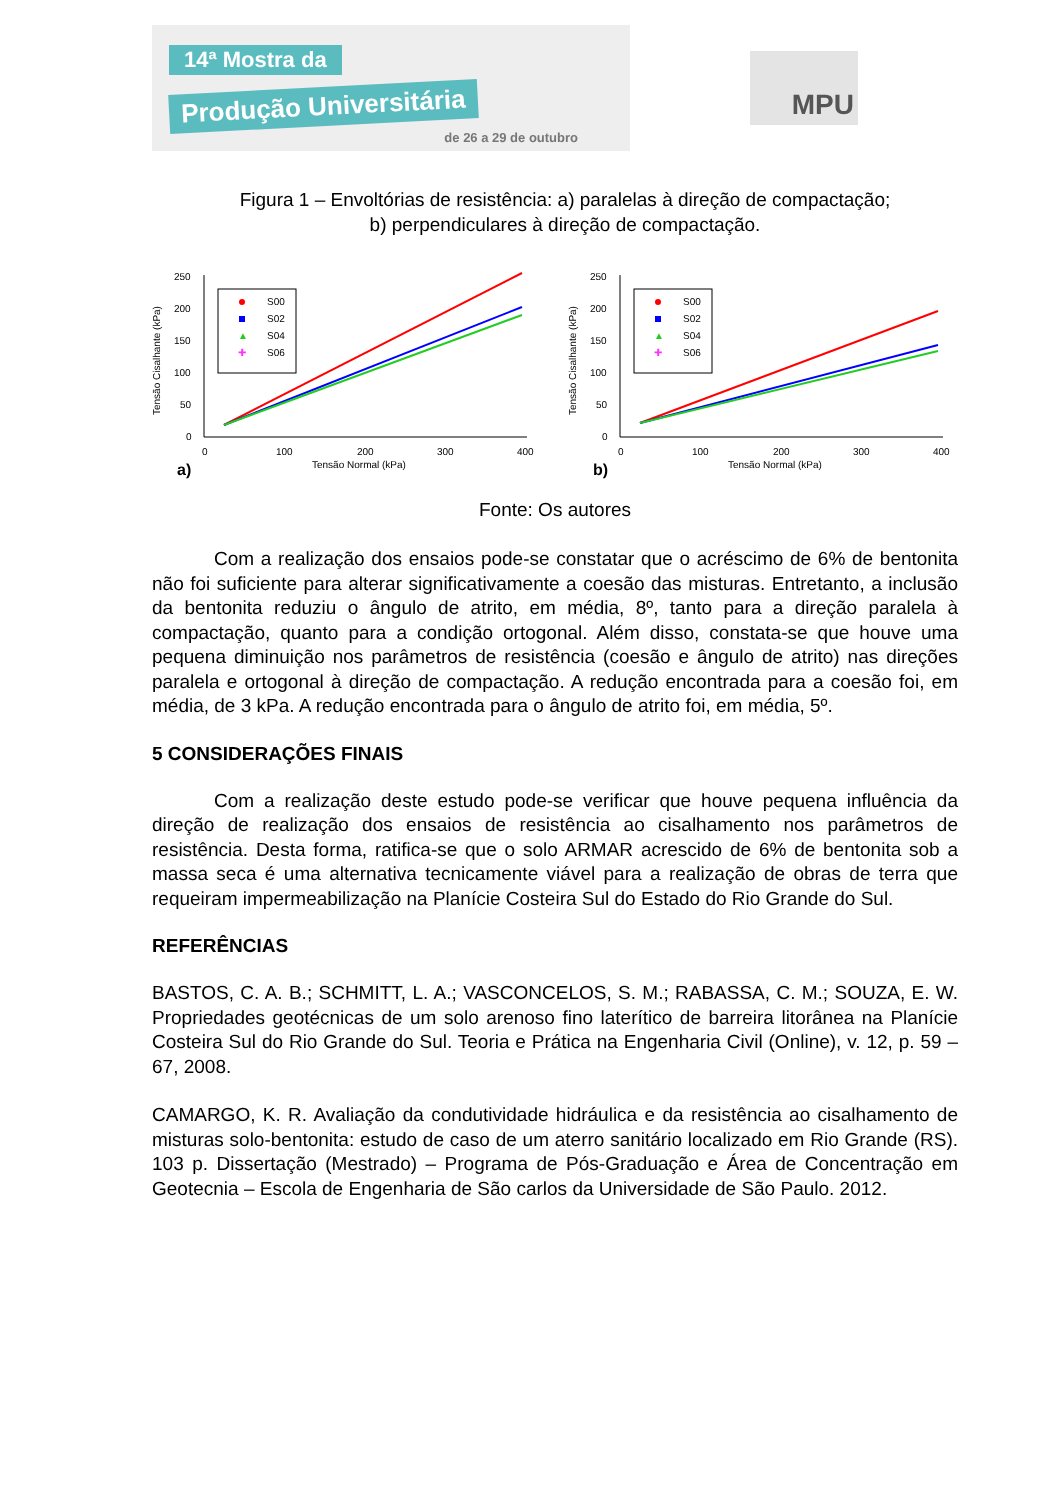14ª Mostra da
Produção Universitária
de 26 a 29 de outubro
MPU
Figura 1 – Envoltórias de resistência: a) paralelas à direção de compactação;
b) perpendiculares à direção de compactação.
250
200
150
100
50
0
0
100
200
300
400
Tensão Normal (kPa)
Tensão Cisalhante (kPa)
a)
S00
S02
▲
S04
✚
S06
250
200
150
100
50
0
0
100
200
300
400
Tensão Normal (kPa)
Tensão Cisalhante (kPa)
b)
S00
S02
▲
S04
✚
S06
Fonte: Os autores
Com a realização dos ensaios pode-se constatar que o acréscimo de 6% de bentonita não foi suficiente para alterar significativamente a coesão das misturas. Entretanto, a inclusão da bentonita reduziu o ângulo de atrito, em média, 8º, tanto para a direção paralela à compactação, quanto para a condição ortogonal. Além disso, constata-se que houve uma pequena diminuição nos parâmetros de resistência (coesão e ângulo de atrito) nas direções paralela e ortogonal à direção de compactação. A redução encontrada para a coesão foi, em média, de 3 kPa. A redução encontrada para o ângulo de atrito foi, em média, 5º.
5 CONSIDERAÇÕES FINAIS
Com a realização deste estudo pode-se verificar que houve pequena influência da direção de realização dos ensaios de resistência ao cisalhamento nos parâmetros de resistência. Desta forma, ratifica-se que o solo ARMAR acrescido de 6% de bentonita sob a massa seca é uma alternativa tecnicamente viável para a realização de obras de terra que requeiram impermeabilização na Planície Costeira Sul do Estado do Rio Grande do Sul.
REFERÊNCIAS
BASTOS, C. A. B.; SCHMITT, L. A.; VASCONCELOS, S. M.; RABASSA, C. M.; SOUZA, E. W. Propriedades geotécnicas de um solo arenoso fino laterítico de barreira litorânea na Planície Costeira Sul do Rio Grande do Sul. Teoria e Prática na Engenharia Civil (Online), v. 12, p. 59 – 67, 2008.
CAMARGO, K. R. Avaliação da condutividade hidráulica e da resistência ao cisalhamento de misturas solo-bentonita: estudo de caso de um aterro sanitário localizado em Rio Grande (RS). 103 p. Dissertação (Mestrado) – Programa de Pós-Graduação e Área de Concentração em Geotecnia – Escola de Engenharia de São carlos da Universidade de São Paulo. 2012.